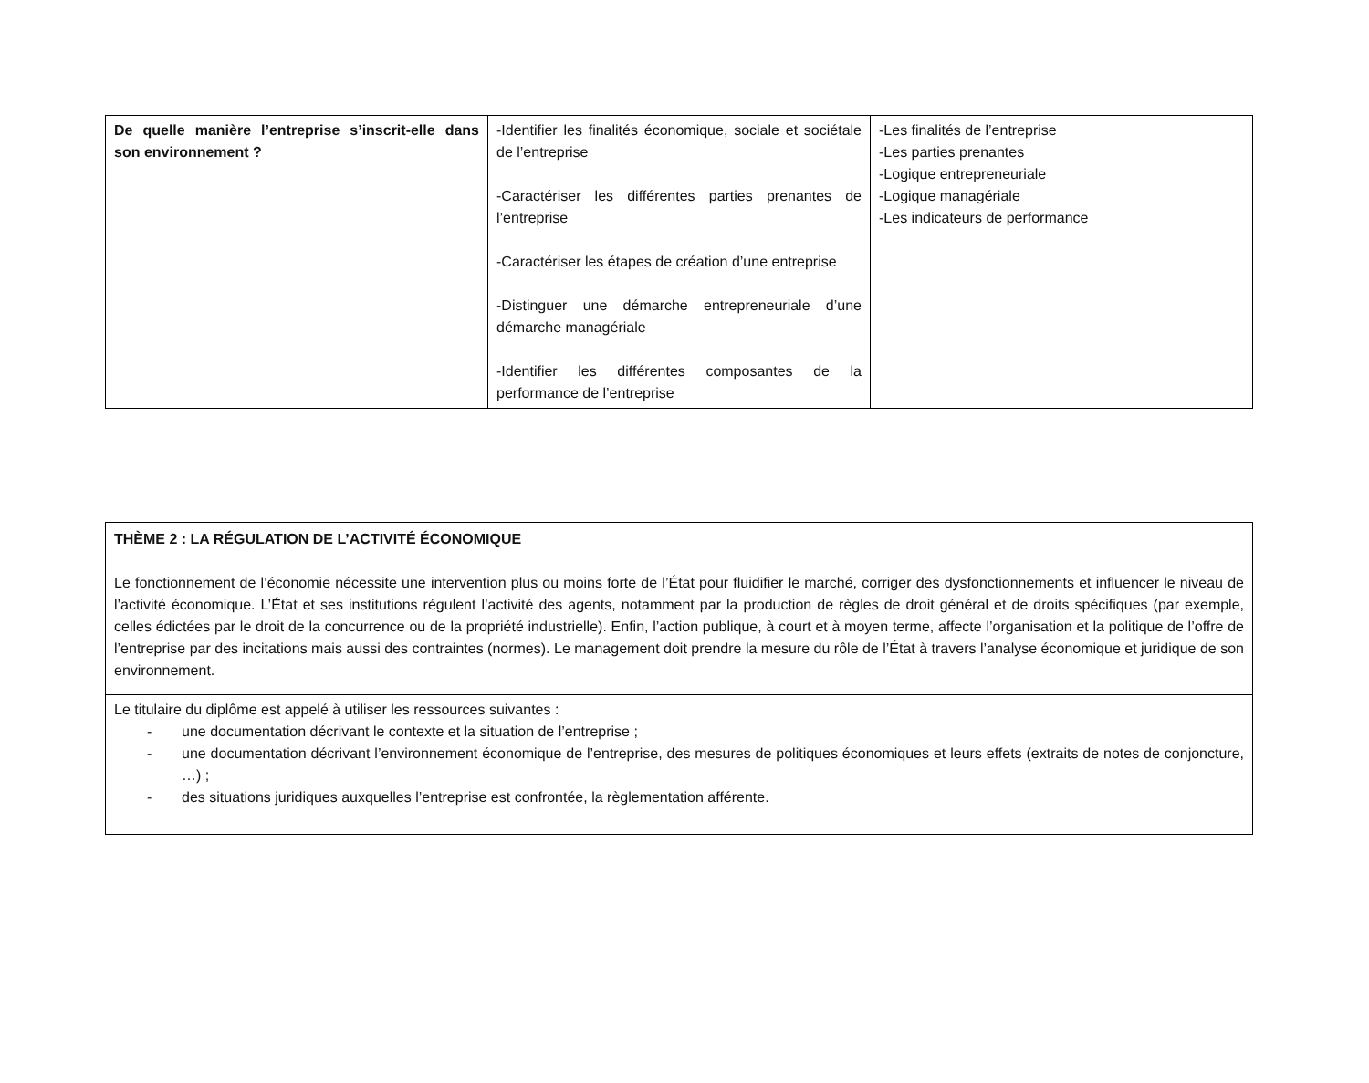| De quelle manière l’entreprise s’inscrit-elle dans son environnement ? | -Identifier les finalités économique, sociale et sociétale de l’entreprise -Caractériser les différentes parties prenantes de l’entreprise -Caractériser les étapes de création d’une entreprise -Distinguer une démarche entrepreneuriale d’une démarche managériale -Identifier les différentes composantes de la performance de l’entreprise | -Les finalités de l’entreprise -Les parties prenantes -Logique entrepreneuriale -Logique managériale -Les indicateurs de performance |
| THÈME 2 : LA RÉGULATION DE L’ACTIVITÉ ÉCONOMIQUE Le fonctionnement de l’économie nécessite une intervention plus ou moins forte de l’État pour fluidifier le marché, corriger des dysfonctionnements et influencer le niveau de l’activité économique. L’État et ses institutions régulent l’activité des agents, notamment par la production de règles de droit général et de droits spécifiques (par exemple, celles édictées par le droit de la concurrence ou de la propriété industrielle). Enfin, l’action publique, à court et à moyen terme, affecte l’organisation et la politique de l’offre de l’entreprise par des incitations mais aussi des contraintes (normes). Le management doit prendre la mesure du rôle de l’État à travers l’analyse économique et juridique de son environnement. |
| Le titulaire du diplôme est appelé à utiliser les ressources suivantes : - une documentation décrivant le contexte et la situation de l’entreprise ; - une documentation décrivant l’environnement économique de l’entreprise, des mesures de politiques économiques et leurs effets (extraits de notes de conjoncture, …) ; - des situations juridiques auxquelles l’entreprise est confrontée, la règlementation afférente. |